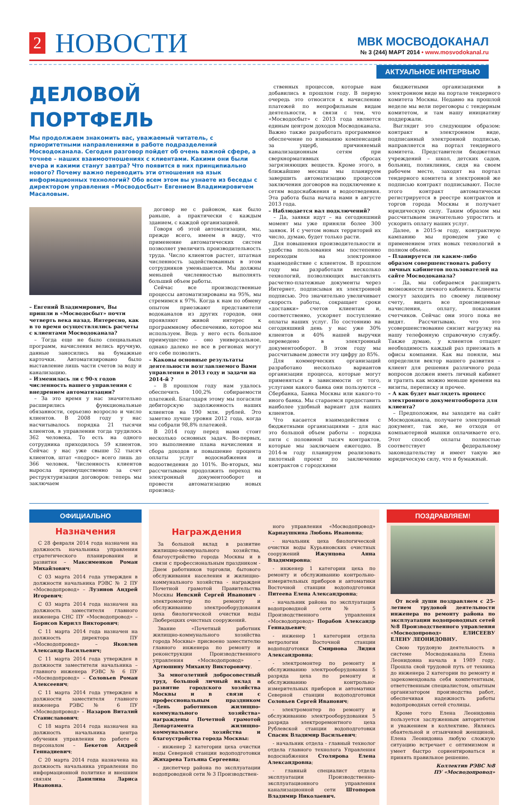2 НОВОСТИ
МВК МОСВОДОКАНАЛ
№ 3 (244) МАРТ 2014 • www.mosvodokanal.ru
АКТУАЛЬНОЕ ИНТЕРВЬЮ
ДЕЛОВОЙ ПОРТФЕЛЬ
Мы продолжаем знакомить вас, уважаемый читатель, с приоритетными направлениями в работе подразделений Мосводоканала. Сегодня разговор пойдет об очень важной сфере, а точнее – наших взаимоотношениях с клиентами. Какими они были вчера и какими станут завтра? Что появится в них принципиально нового? Почему важно переводить эти отношения на язык информационных технологий? Обо всем этом вы узнаете из беседы с директором управления «Мосводосбыт» Евгением Владимировичем Масаловым.
– Евгений Владимирович, Вы пришли в «Мосводосбыт» почти четверть века назад. Интересно, как в то время осуществлялись расчеты с клиентами Мосводоканала?
– Тогда еще не было специальных программ, начисления велись вручную, данные заносились на бумажные карточки. Автоматизировано было выставление лишь части счетов за воду и канализацию.
– Изменилась ли с 90-х годов численность вашего управления с внедрением автоматизации?
– За это время у нас значительно расширились функциональные обязанности, серьезно возросло и число клиентов. В 2008 году у нас насчитывалось порядка 21 тысячи клиентов, в управлении тогда трудилось 362 человека. То есть на одного сотрудника приходилось 59 клиентов. Сейчас у нас уже свыше 52 тысяч клиентов, штат «подрос» всего лишь до 366 человек. Численность клиентов выросла преимущественно за счет реструктуризации договоров: теперь мы заключаем
договор не с районом, как было раньше, а практически с каждым зданием, с каждой организацией.
Говоря об этой автоматизации, мы, прежде всего, имеем в виду, что применение автоматических систем позволяет увеличить производительность труда. Число клиентов растет, штатная численность задействованных в этом сотрудников уменьшается. Мы должны меньшей численностью выполнять больший объем работы.
Сейчас все производственные процессы автоматизированы на 95%, мы стремимся к 97%. Когда к нам по обмену опытом приезжают представители водоканалов из других городов, они проявляют живой интерес к программному обеспечению, которое мы используем. Ведь у него есть большое преимущество – оно универсальное, однако далеко не все в регионах могут его себе позволить.
– Каковы основные результаты деятельности возглавляемого Вами управления в 2013 году и задачи на 2014-й ?
– В прошлом году нам удалось обеспечить 100,2% собираемости платежей. Благодаря этому мы погасили дебиторскую задолженность наших клиентов на 190 млн. рублей. Это заметно лучше уровня 2012 года, когда мы собрали 98,8% платежей.
В 2014 году перед нами стоит несколько основных задач. Во-первых, это выполнение плана начисления и сбора доходов и повышение процента оплаты услуг водоснабжения и водоотведения до 101%. Во-вторых, мы рассчитываем продолжить переход на электронный документооборот и провести автоматизацию новых производ-
ственных процессов, которые нам добавились в прошлом году. В первую очередь это относится к начислению платежей по непрофильным видам деятельности, в связи с тем, что «Мосводосбыт» с 2013 года является единым центром доходов Мосводоканала. Важно также разработать программное обеспечение по взиманию компенсаций за ущерб, причиняемый канализационным сетям при сверхнормативных сбросах загрязняющих веществ. Кроме этого, в ближайшие месяцы мы планируем завершить автоматизацию процессов заключения договоров на подключение к сетям водоснабжения и водоотведения. Эта работа была начата нами в августе 2013 года.
– Наблюдается вал подключений?
– Да, заявки идут – на сегодняшний момент мы уже приняли более 300 заявок. И с учетом новых территорий их число, думаю, будет только расти.
Для повышения производительности и удобства пользования мы постепенно переходим на электронное взаимодействие с клиентом. В прошлом году мы разработали несколько технологий, позволяющих выставлять расчетно-платежные документы через Интернет, подписывая их электронной подписью. Это значительно увеличивает скорость работы, сокращает сроки «доставки» счетов клиентам и, соответственно, ускоряет поступление оплаты наших услуг. По состоянию на сегодняшний день у нас уже 30% клиентов и 40% нашей выручки переведено в электронный документооборот. В этом году мы рассчитываем довести эту цифру до 85%.
Для коммерческих организаций разработано несколько вариантов организации процесса, которые могут применяться в зависимости от того, услугами какого банка они пользуются – Сбербанка, Банка Москвы или какого-то иного банка. Мы стараемся предоставить наиболее удобный вариант для наших клиентов.
Что касается взаимодействия с бюджетными организациями – для нас это большой объем работы – порядка пяти с половиной тысяч контрактов, которые мы заключаем ежегодно. В 2014-м году планируем реализовать пилотный проект по заключению контрактов с городскими
бюджетными организациями в электронном виде на портале тендерного комитета Москвы. Недавно на прошлой неделе мы вели переговоры с тендерным комитетом, и там нашу инициативу поддержали.
Выглядит это следующим образом: контракт в электронном виде, подписанный электронной подписью, направляется на портал тендерного комитета. Представители бюджетных учреждений – школ, детских садов, больниц, поликлиник, сидя на своем рабочем месте, заходят на портал тендерного комитета и электронной же подписью контракт подписывают. После этого контракт автоматически регистрируется в реестре контрактов и торгов города Москвы и получает юридическую силу. Таким образом мы рассчитываем значительно упростить и ускорить оплату наших услуг.
Далее, в 2015-м году, контрактную кампанию мы проведем уже с применением этих новых технологий в полном объеме.
– Планируется ли каким-либо образом совершенствовать работу личных кабинетов пользователей на сайте Мосводоканала?
– Да, мы собираемся расширить возможности личного кабинета. Клиенты смогут заходить по своему лицевому счету, видеть все произведенные начисления, оплату, показания счетчиков. Сейчас они этого пока не видят. Рассчитываю, что это усовершенствование снизит нагрузку на нашу телефонную справочную службу. Также думаю, у клиентов отпадет необходимость каждый раз приезжать в офисы компании. Как вы поняли, мы определили вектор нашего развития – клиент для решения различного рода вопросов должен иметь личный кабинет и тратить как можно меньше времени на визиты, переписку и прочее.
– А как будет выглядеть процесс электронного документооборота для клиента?
– Предположим, вы заходите на сайт Мосводоканала, получаете электронный документ, так же, не отходя от компьютерной мышки оплачиваете его. Этот способ оплаты полностью соответствует федеральному законодательству и имеет такую же юридическую силу, что и бумажный.
ОФИЦИАЛЬНО
Назначения
С 28 февраля 2014 года назначен на должность начальника управления стратегического планирования и развития – Максименков Роман Михайлович;
С 03 марта 2014 года утвержден в должности начальника РЭВС № 2 ПУ «Мосводопровод» – Лузинов Андрей Игоревич;
С 03 марта 2014 года назначен на должность заместителя главного инженера СНС ПУ «Мосводопровод» – Борисов Кирилл Викторович;
С 11 марта 2014 года назначен на должность директора ПУ «Мосводопровод» – Яковлев Александр Васильевич;
С 11 марта 2014 года утвержден в должности заместителя начальника – главного инженера РЭВС № 6 ПУ «Мосводопровод» – Соловьев Роман Алексеевич;
С 11 марта 2014 года утвержден в должности заместителя главного инженера РЭВС № 6 ПУ «Мосводопровод» – Назаров Виталий Станиславович;
С 18 марта 2014 года назначен на должность начальника центра обучения управления по работе с персоналом – Бекетов Андрей Геннадиевич;
С 20 марта 2014 года назначена на должность начальника управления по информационной политике и внешним связям – Данилина Лариса Ивановна.
Награждения
За большой вклад в развитие жилищно-коммунального хозяйства, благоустройство города Москвы и в связи с профессиональным праздником - Днем работников торговли, бытового обслуживания населения и жилищно-коммунального хозяйства - награжден Почетной грамотой Правительства Москвы Иевский Сергей Иванович - электромонтер по ремонту и обслуживанию электрооборудования цеха биологической очистки воды Люберецких очистных сооружений.
Звание «Почетный работник жилищно-коммунального хозяйства города Москвы» присвоено заместителю главного инженера по ремонту и реконструкции Производственного управления «Мосводопровод» – Артюшину Михаилу Викторовичу.
За многолетний добросовестный труд, большой личный вклад в развитие городского хозяйства Москвы и в связи с профессиональным праздником «День работников жилищно-коммунального хозяйства» награждены Почетной грамотой Департамента жилищно-коммунального хозяйства и благоустройства города Москвы:
- инженер 2 категории цеха очистки воды Северной станции водоподготовки Жихарева Татьяна Сергеевна;
- диспетчер района по эксплуатации водопроводной сети № 3 Производствен-
ного управления «Мосводопровод» Карнаушкина Любовь Ивановна;
- начальник цеха биологической очистки воды Курьяновских очистных сооружений Ижунцова Анна Владимировна;
- инженер 1 категории цеха по ремонту и обслуживанию контрольно-измерительных приборов и автоматики Восточной станции водоподготовки Питеева Елена Александровна;
- начальник района по эксплуатации водопроводной сети № 5 Производственного управления «Мосводопровод» Порабов Александр Геннадьевич;
- инженер 1 категории отдела метрологии Восточной станции водоподготовки Смирнова Лидия Александровна;
- электромонтер по ремонту и обслуживанию электрооборудования 5 разряда цеха по ремонту и обслуживанию контрольно-измерительных приборов и автоматики Северной станции водоподготовки Соловьев Сергей Иванович;
- электромонтер по ремонту и обслуживанию электрооборудования 5 разряда электроремонтного цеха Рублевской станции водоподготовки Спасик Владимир Васильевич;
- начальник отдела - главный технолог отдела главного технолога Управления водоснабжения Столярова Елена Александровна;
- главный специалист отдела эксплуатации Производственно-эксплуатационного управления канализационной сети Штопоров Владимир Николаевич.
ПОЗДРАВЛЯЕМ!
От всей души поздравляем с 25-летием трудовой деятельности инженера по ремонту района по эксплуатации водопроводных сетей №8 Производственного управления «Мосводопровод» ЕЛИСЕЕВУ ЕЛЕНУ ЛЕОНИДОВНУ.
Свою трудовую деятельность в системе Мосводоканала Елена Леонидовна начала в 1989 году. Прошла свой трудовой путь от техника до инженера 2 категории по ремонту и зарекомендовала себя компетентным, ответственным специалистом, опытным организатором производства работ, обеспечивая надежность работы водопроводных сетей столицы.
Кроме того Елена Леонидовна пользуется заслуженным авторитетом и уважением в коллективе. Являясь обаятельной и отзывчивой женщиной, Елена Леонидовна любую сложную ситуацию встречает с оптимизмом и умеет быстро сориентироваться и принять правильное решение.
Коллектив РЭВС №8
ПУ «Мосводопровод»